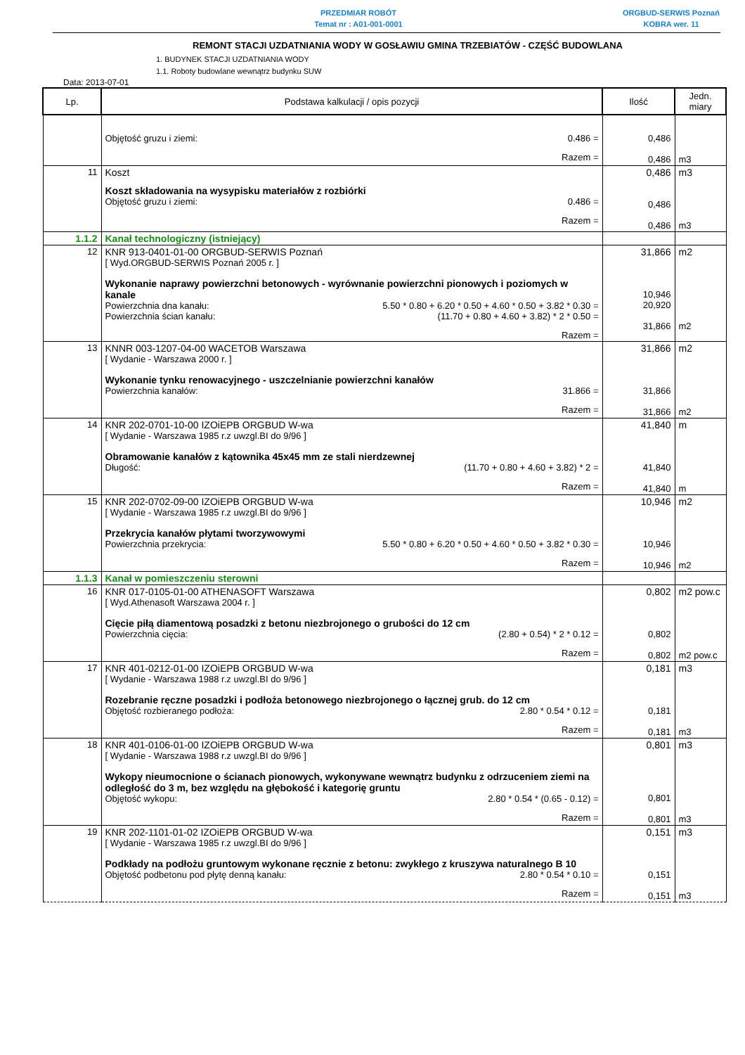PRZEDMIAR ROBÓT
Temat nr : A01-001-0001
ORGBUD-SERWIS Poznań
KOBRA wer. 11
REMONT STACJI UZDATNIANIA WODY W GOSŁAWIU GMINA TRZEBIATÓW - CZĘŚĆ BUDOWLANA
1. BUDYNEK STACJI UZDATNIANIA WODY
1.1. Roboty budowlane wewnątrz budynku SUW
Data: 2013-07-01
| Lp. | Podstawa kalkulacji / opis pozycji | Ilość | Jedn. miary |
| --- | --- | --- | --- |
| | Objętość gruzu i ziemi: 0.486 = Razem = | 0,486 0,486 | m3 |
| 11 | Koszt Koszt składowania na wysypisku materiałów z rozbiórki Objętość gruzu i ziemi: 0.486 = Razem = | 0,486 0,486 0,486 | m3 m3 |
| 1.1.2 | Kanał technologiczny (istniejący) | | |
| 12 | KNR 913-0401-01-00 ORGBUD-SERWIS Poznań [ Wyd.ORGBUD-SERWIS Poznań 2005 r. ] Wykonanie naprawy powierzchni betonowych - wyrównanie powierzchni pionowych i poziomych w kanale Powierzchnia dna kanału: 5.50 * 0.80 + 6.20 * 0.50 + 4.60 * 0.50 + 3.82 * 0.30 = Powierzchnia ścian kanału: (11.70 + 0.80 + 4.60 + 3.82) * 2 * 0.50 = Razem = | 31,866 10,946 20,920 31,866 | m2 m2 |
| 13 | KNNR 003-1207-04-00 WACETOB Warszawa [ Wydanie - Warszawa 2000 r. ] Wykonanie tynku renowacyjnego - uszczelnianie powierzchni kanałów Powierzchnia kanałów: 31.866 = Razem = | 31,866 31,866 31,866 | m2 m2 |
| 14 | KNR 202-0701-10-00 IZOiEPB ORGBUD W-wa [ Wydanie - Warszawa 1985 r.z uwzgl.BI do 9/96 ] Obramowanie kanałów z kątownika 45x45 mm ze stali nierdzewnej Długość: (11.70 + 0.80 + 4.60 + 3.82) * 2 = Razem = | 41,840 41,840 41,840 | m m |
| 15 | KNR 202-0702-09-00 IZOiEPB ORGBUD W-wa [ Wydanie - Warszawa 1985 r.z uwzgl.BI do 9/96 ] Przekrycia kanałów płytami tworzywowymi Powierzchnia przekrycia: 5.50 * 0.80 + 6.20 * 0.50 + 4.60 * 0.50 + 3.82 * 0.30 = Razem = | 10,946 10,946 10,946 | m2 m2 |
| 1.1.3 | Kanał w pomieszczeniu sterowni | | |
| 16 | KNR 017-0105-01-00 ATHENASOFT Warszawa [ Wyd.Athenasoft Warszawa 2004 r. ] Cięcie piłą diamentową posadzki z betonu niezbrojonego o grubości do 12 cm Powierzchnia cięcia: (2.80 + 0.54) * 2 * 0.12 = Razem = | 0,802 0,802 0,802 | m2 pow.c m2 pow.c |
| 17 | KNR 401-0212-01-00 IZOiEPB ORGBUD W-wa [ Wydanie - Warszawa 1988 r.z uwzgl.BI do 9/96 ] Rozebranie ręczne posadzki i podłoża betonowego niezbrojonego o łącznej grub. do 12 cm Objętość rozbieranego podłoża: 2.80 * 0.54 * 0.12 = Razem = | 0,181 0,181 0,181 | m3 m3 |
| 18 | KNR 401-0106-01-00 IZOiEPB ORGBUD W-wa [ Wydanie - Warszawa 1988 r.z uwzgl.BI do 9/96 ] Wykopy nieumocnione o ścianach pionowych, wykonywane wewnątrz budynku z odrzuceniem ziemi na odległość do 3 m, bez względu na głębokość i kategorię gruntu Objętość wykopu: 2.80 * 0.54 * (0.65 - 0.12) = Razem = | 0,801 0,801 0,801 | m3 m3 |
| 19 | KNR 202-1101-01-02 IZOiEPB ORGBUD W-wa [ Wydanie - Warszawa 1985 r.z uwzgl.BI do 9/96 ] Podkłady na podłożu gruntowym wykonane ręcznie z betonu: zwykłego z kruszywa naturalnego B 10 Objętość podbetonu pod płytę denną kanału: 2.80 * 0.54 * 0.10 = Razem = | 0,151 0,151 0,151 | m3 m3 |